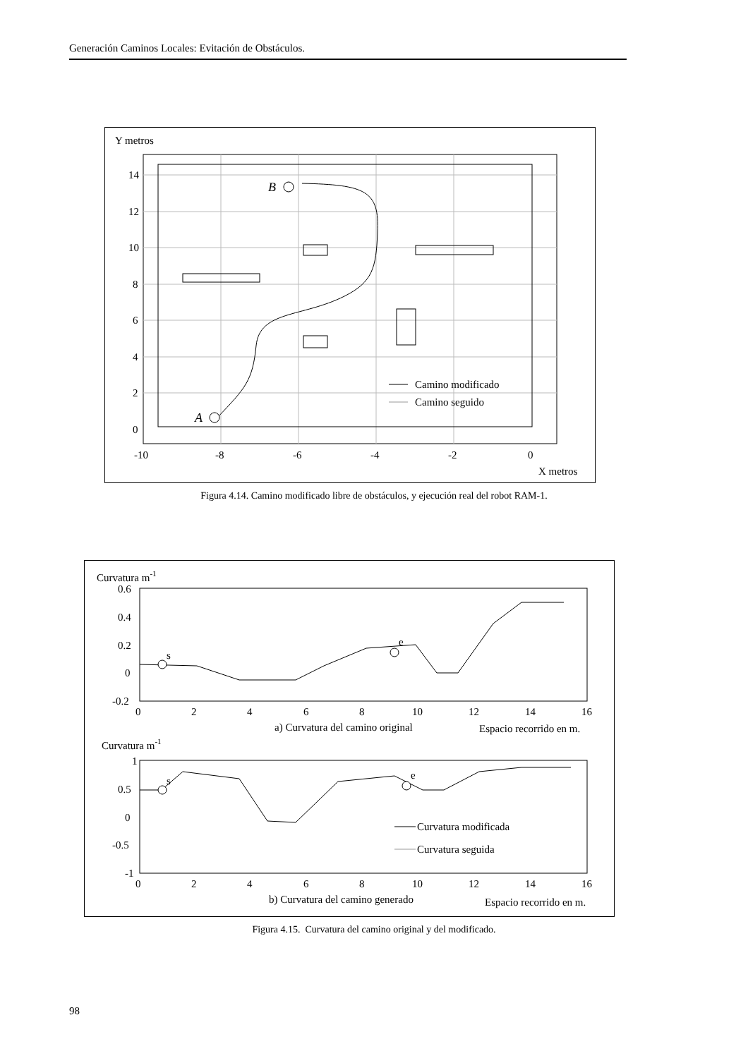Generación Caminos Locales: Evitación de Obstáculos.
Y metros
A
B
Camino modificado
Camino seguido
14
12
10
8
6
4
2
0
-10
-8
-6
-4
-2
0
X metros
Figura 4.14. Camino modificado libre de obstáculos, y ejecución real del robot RAM-1.
Curvatura m-1
s
e
0.6
0.4
0.2
0
-0.2
0
2
4
6
8
10
12
14
16
a) Curvatura del camino original
Espacio recorrido en m.
Curvatura m-1
s
e
Curvatura modificada
Curvatura seguida
1
0.5
0
-0.5
-1
0
2
4
6
8
10
12
14
16
b) Curvatura del camino generado
Espacio recorrido en m.
Figura 4.15. Curvatura del camino original y del modificado.
98